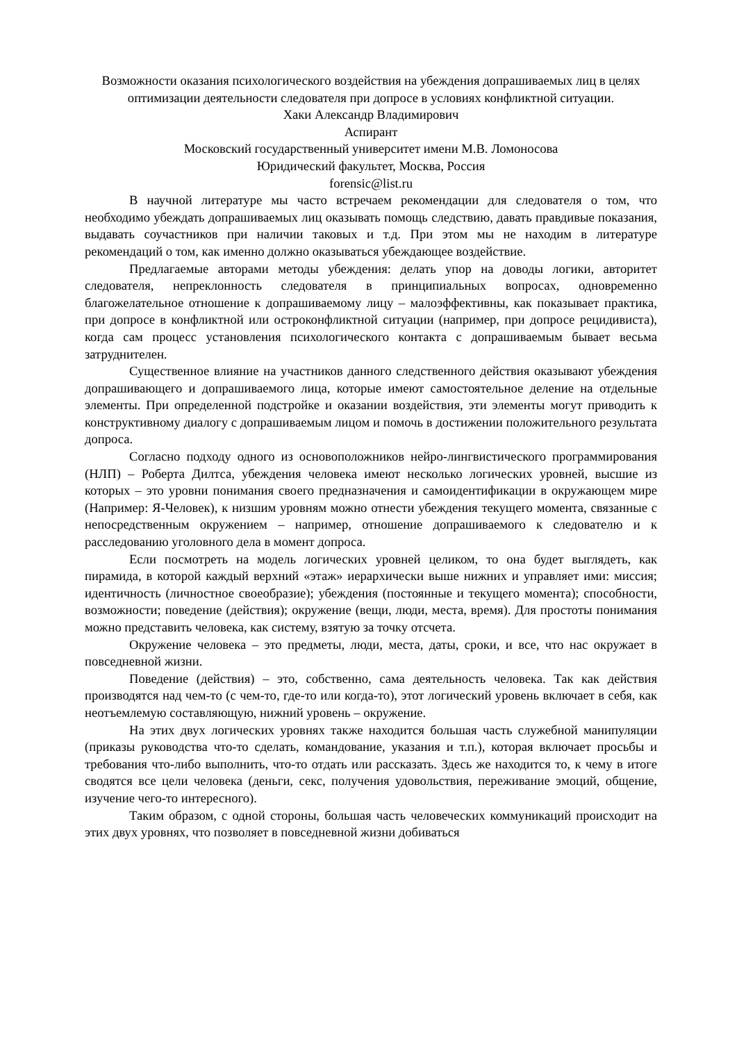Возможности оказания психологического воздействия на убеждения допрашиваемых лиц в целях оптимизации деятельности следователя при допросе в условиях конфликтной ситуации.
Хаки Александр Владимирович
Аспирант
Московский государственный университет имени М.В. Ломоносова
Юридический факультет, Москва, Россия
forensic@list.ru
В научной литературе мы часто встречаем рекомендации для следователя о том, что необходимо убеждать допрашиваемых лиц оказывать помощь следствию, давать правдивые показания, выдавать соучастников при наличии таковых и т.д. При этом мы не находим в литературе рекомендаций о том, как именно должно оказываться убеждающее воздействие.
Предлагаемые авторами методы убеждения: делать упор на доводы логики, авторитет следователя, непреклонность следователя в принципиальных вопросах, одновременно благожелательное отношение к допрашиваемому лицу – малоэффективны, как показывает практика, при допросе в конфликтной или остроконфликтной ситуации (например, при допросе рецидивиста), когда сам процесс установления психологического контакта с допрашиваемым бывает весьма затруднителен.
Существенное влияние на участников данного следственного действия оказывают убеждения допрашивающего и допрашиваемого лица, которые имеют самостоятельное деление на отдельные элементы. При определенной подстройке и оказании воздействия, эти элементы могут приводить к конструктивному диалогу с допрашиваемым лицом и помочь в достижении положительного результата допроса.
Согласно подходу одного из основоположников нейро-лингвистического программирования (НЛП) – Роберта Дилтса, убеждения человека имеют несколько логических уровней, высшие из которых – это уровни понимания своего предназначения и самоидентификации в окружающем мире (Например: Я-Человек), к низшим уровням можно отнести убеждения текущего момента, связанные с непосредственным окружением – например, отношение допрашиваемого к следователю и к расследованию уголовного дела в момент допроса.
Если посмотреть на модель логических уровней целиком, то она будет выглядеть, как пирамида, в которой каждый верхний «этаж» иерархически выше нижних и управляет ими: миссия; идентичность (личностное своеобразие); убеждения (постоянные и текущего момента); способности, возможности; поведение (действия); окружение (вещи, люди, места, время). Для простоты понимания можно представить человека, как систему, взятую за точку отсчета.
Окружение человека – это предметы, люди, места, даты, сроки, и все, что нас окружает в повседневной жизни.
Поведение (действия) – это, собственно, сама деятельность человека. Так как действия производятся над чем-то (с чем-то, где-то или когда-то), этот логический уровень включает в себя, как неотъемлемую составляющую, нижний уровень – окружение.
На этих двух логических уровнях также находится большая часть служебной манипуляции (приказы руководства что-то сделать, командование, указания и т.п.), которая включает просьбы и требования что-либо выполнить, что-то отдать или рассказать. Здесь же находится то, к чему в итоге сводятся все цели человека (деньги, секс, получения удовольствия, переживание эмоций, общение, изучение чего-то интересного).
Таким образом, с одной стороны, большая часть человеческих коммуникаций происходит на этих двух уровнях, что позволяет в повседневной жизни добиваться